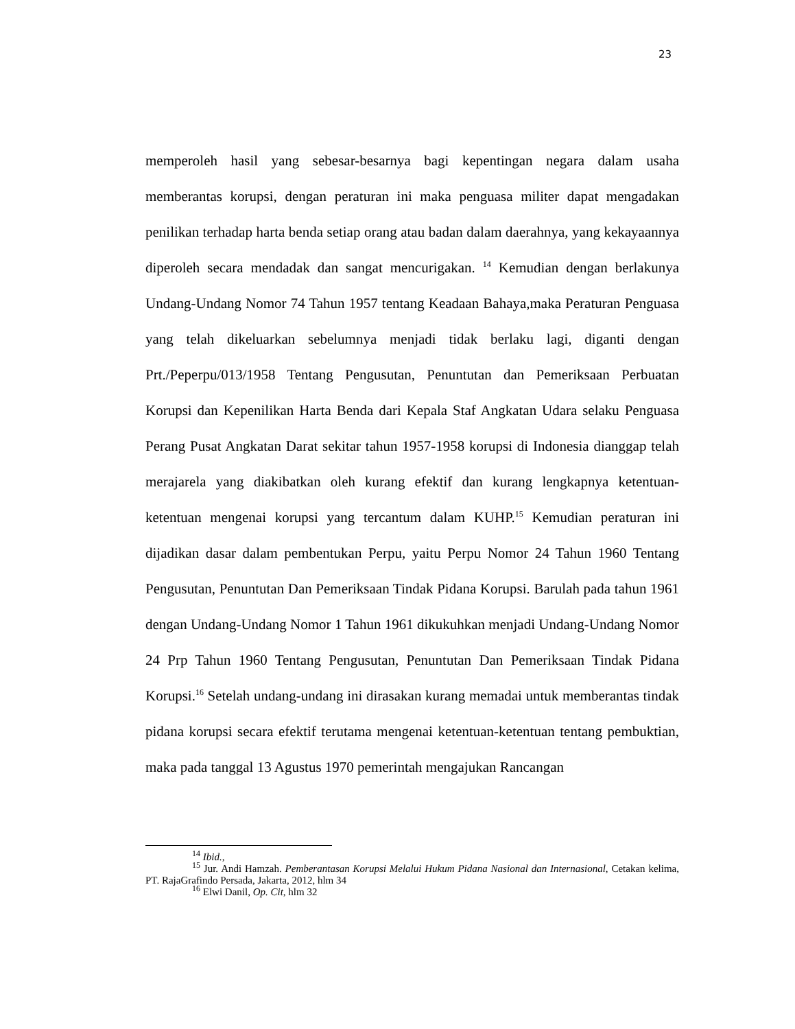23
memperoleh hasil yang sebesar-besarnya bagi kepentingan negara dalam usaha memberantas korupsi, dengan peraturan ini maka penguasa militer dapat mengadakan penilikan terhadap harta benda setiap orang atau badan dalam daerahnya, yang kekayaannya diperoleh secara mendadak dan sangat mencurigakan. <sup>14</sup> Kemudian dengan berlakunya Undang-Undang Nomor 74 Tahun 1957 tentang Keadaan Bahaya,maka Peraturan Penguasa yang telah dikeluarkan sebelumnya menjadi tidak berlaku lagi, diganti dengan Prt./Peperpu/013/1958 Tentang Pengusutan, Penuntutan dan Pemeriksaan Perbuatan Korupsi dan Kepenilikan Harta Benda dari Kepala Staf Angkatan Udara selaku Penguasa Perang Pusat Angkatan Darat sekitar tahun 1957-1958 korupsi di Indonesia dianggap telah merajarela yang diakibatkan oleh kurang efektif dan kurang lengkapnya ketentuan-ketentuan mengenai korupsi yang tercantum dalam KUHP.<sup>15</sup> Kemudian peraturan ini dijadikan dasar dalam pembentukan Perpu, yaitu Perpu Nomor 24 Tahun 1960 Tentang Pengusutan, Penuntutan Dan Pemeriksaan Tindak Pidana Korupsi. Barulah pada tahun 1961 dengan Undang-Undang Nomor 1 Tahun 1961 dikukuhkan menjadi Undang-Undang Nomor 24 Prp Tahun 1960 Tentang Pengusutan, Penuntutan Dan Pemeriksaan Tindak Pidana Korupsi.<sup>16</sup> Setelah undang-undang ini dirasakan kurang memadai untuk memberantas tindak pidana korupsi secara efektif terutama mengenai ketentuan-ketentuan tentang pembuktian, maka pada tanggal 13 Agustus 1970 pemerintah mengajukan Rancangan
<sup>14</sup> Ibid.,
<sup>15</sup> Jur. Andi Hamzah. Pemberantasan Korupsi Melalui Hukum Pidana Nasional dan Internasional, Cetakan kelima, PT. RajaGrafindo Persada, Jakarta, 2012, hlm 34
<sup>16</sup> Elwi Danil, Op. Cit, hlm 32